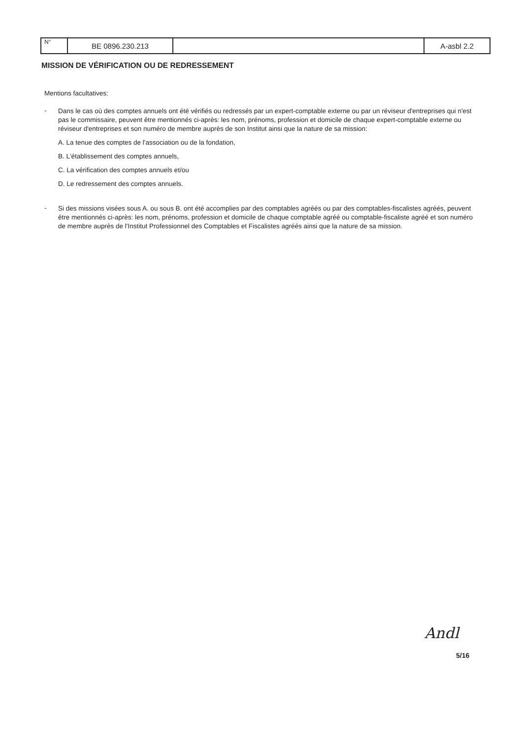| N° | BE 0896.230.213 | | A-asbl 2.2 |
MISSION DE VÉRIFICATION OU DE REDRESSEMENT
Mentions facultatives:
-
Dans le cas où des comptes annuels ont été vérifiés ou redressés par un expert-comptable externe ou par un réviseur d'entreprises qui n'est pas le commissaire, peuvent être mentionnés ci-après: les nom, prénoms, profession et domicile de chaque expert-comptable externe ou réviseur d'entreprises et son numéro de membre auprès de son Institut ainsi que la nature de sa mission:
A. La tenue des comptes de l'association ou de la fondation,
B. L'établissement des comptes annuels,
C. La vérification des comptes annuels et/ou
D. Le redressement des comptes annuels.
-
Si des missions visées sous A. ou sous B. ont été accomplies par des comptables agréés ou par des comptables-fiscalistes agréés, peuvent être mentionnés ci-après: les nom, prénoms, profession et domicile de chaque comptable agréé ou comptable-fiscaliste agréé et son numéro de membre auprès de l'Institut Professionnel des Comptables et Fiscalistes agréés ainsi que la nature de sa mission.
Andl
5/16